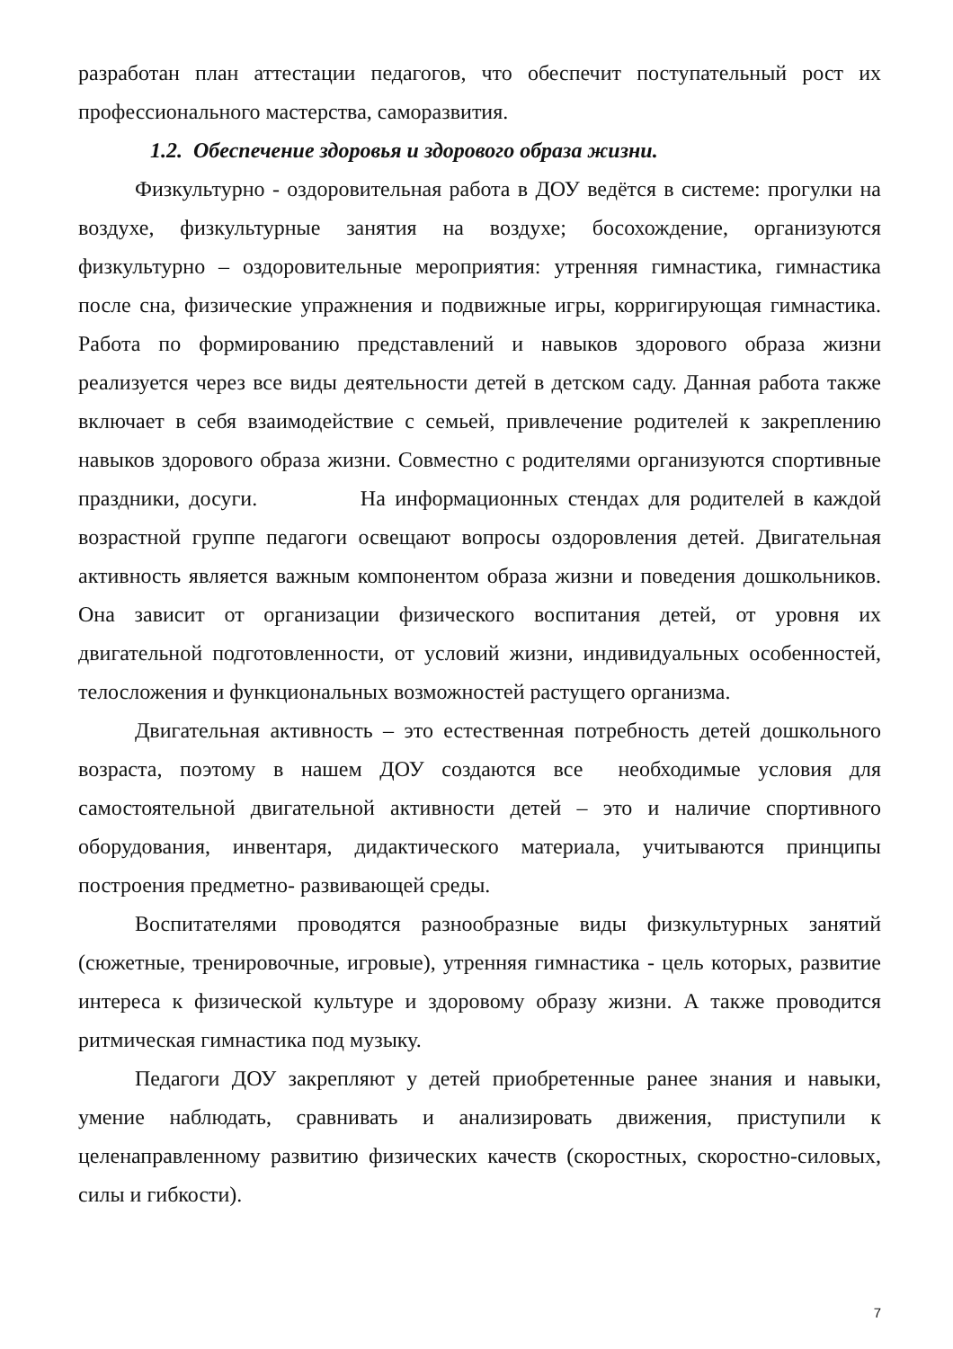разработан план аттестации педагогов, что обеспечит поступательный рост их профессионального мастерства, саморазвития.
1.2. Обеспечение здоровья и здорового образа жизни.
Физкультурно - оздоровительная работа в ДОУ ведётся в системе: прогулки на воздухе, физкультурные занятия на воздухе; босохождение, организуются физкультурно – оздоровительные мероприятия: утренняя гимнастика, гимнастика после сна, физические упражнения и подвижные игры, корригирующая гимнастика. Работа по формированию представлений и навыков здорового образа жизни реализуется через все виды деятельности детей в детском саду. Данная работа также включает в себя взаимодействие с семьей, привлечение родителей к закреплению навыков здорового образа жизни. Совместно с родителями организуются спортивные праздники, досуги. На информационных стендах для родителей в каждой возрастной группе педагоги освещают вопросы оздоровления детей. Двигательная активность является важным компонентом образа жизни и поведения дошкольников. Она зависит от организации физического воспитания детей, от уровня их двигательной подготовленности, от условий жизни, индивидуальных особенностей, телосложения и функциональных возможностей растущего организма.
Двигательная активность – это естественная потребность детей дошкольного возраста, поэтому в нашем ДОУ создаются все необходимые условия для самостоятельной двигательной активности детей – это и наличие спортивного оборудования, инвентаря, дидактического материала, учитываются принципы построения предметно- развивающей среды.
Воспитателями проводятся разнообразные виды физкультурных занятий (сюжетные, тренировочные, игровые), утренняя гимнастика - цель которых, развитие интереса к физической культуре и здоровому образу жизни. А также проводится ритмическая гимнастика под музыку.
Педагоги ДОУ закрепляют у детей приобретенные ранее знания и навыки, умение наблюдать, сравнивать и анализировать движения, приступили к целенаправленному развитию физических качеств (скоростных, скоростно-силовых, силы и гибкости).
7